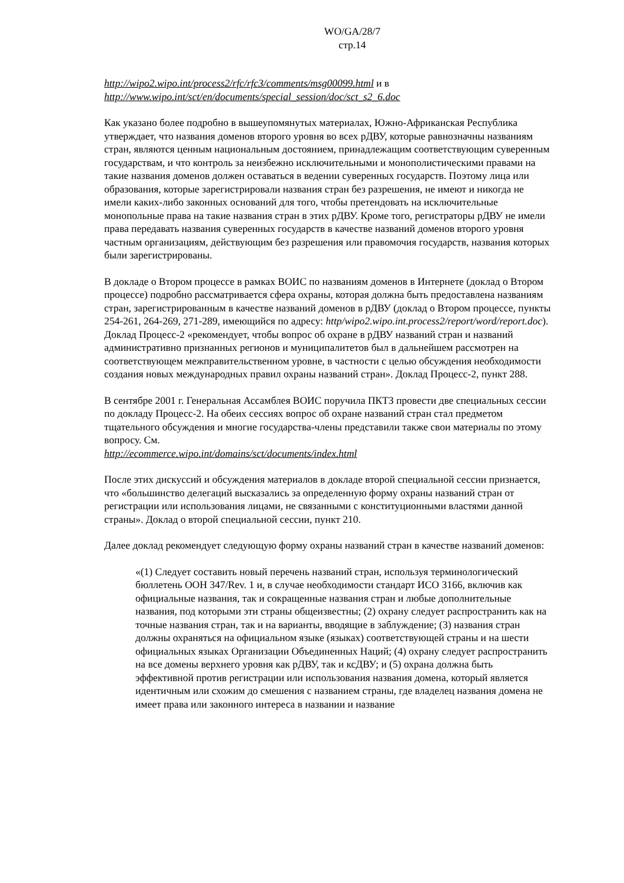WO/GA/28/7
стр.14
http://wipo2.wipo.int/process2/rfc/rfc3/comments/msg00099.html и в
http://www.wipo.int/sct/en/documents/special_session/doc/sct_s2_6.doc
Как указано более подробно в вышеупомянутых материалах, Южно-Африканская Республика утверждает, что названия доменов второго уровня во всех рДВУ, которые равнозначны названиям стран, являются ценным национальным достоянием, принадлежащим соответствующим суверенным государствам, и что контроль за неизбежно исключительными и монополистическими правами на такие названия доменов должен оставаться в ведении суверенных государств. Поэтому лица или образования, которые зарегистрировали названия стран без разрешения, не имеют и никогда не имели каких-либо законных оснований для того, чтобы претендовать на исключительные монопольные права на такие названия стран в этих рДВУ. Кроме того, регистраторы рДВУ не имели права передавать названия суверенных государств в качестве названий доменов второго уровня частным организациям, действующим без разрешения или правомочия государств, названия которых были зарегистрированы.
В докладе о Втором процессе в рамках ВОИС по названиям доменов в Интернете (доклад о Втором процессе) подробно рассматривается сфера охраны, которая должна быть предоставлена названиям стран, зарегистрированным в качестве названий доменов в рДВУ (доклад о Втором процессе, пункты 254-261, 264-269, 271-289, имеющийся по адресу: http/wipo2.wipo.int.process2/report/word/report.doc). Доклад Процесс-2 «рекомендует, чтобы вопрос об охране в рДВУ названий стран и названий административно признанных регионов и муниципалитетов был в дальнейшем рассмотрен на соответствующем межправительственном уровне, в частности с целью обсуждения необходимости создания новых международных правил охраны названий стран». Доклад Процесс-2, пункт 288.
В сентябре 2001 г. Генеральная Ассамблея ВОИС поручила ПКТЗ провести две специальных сессии по докладу Процесс-2. На обеих сессиях вопрос об охране названий стран стал предметом тщательного обсуждения и многие государства-члены представили также свои материалы по этому вопросу. См.
http://ecommerce.wipo.int/domains/sct/documents/index.html
После этих дискуссий и обсуждения материалов в докладе второй специальной сессии признается, что «большинство делегаций высказались за определенную форму охраны названий стран от регистрации или использования лицами, не связанными с конституционными властями данной страны». Доклад о второй специальной сессии, пункт 210.
Далее доклад рекомендует следующую форму охраны названий стран в качестве названий доменов:
«(1) Следует составить новый перечень названий стран, используя терминологический бюллетень ООН 347/Rev. 1 и, в случае необходимости стандарт ИСО 3166, включив как официальные названия, так и сокращенные названия стран и любые дополнительные названия, под которыми эти страны общеизвестны; (2) охрану следует распространить как на точные названия стран, так и на варианты, вводящие в заблуждение; (3) названия стран должны охраняться на официальном языке (языках) соответствующей страны и на шести официальных языках Организации Объединенных Наций; (4) охрану следует распространить на все домены верхнего уровня как рДВУ, так и ксДВУ; и (5) охрана должна быть эффективной против регистрации или использования названия домена, который является идентичным или схожим до смешения с названием страны, где владелец названия домена не имеет права или законного интереса в названии и название